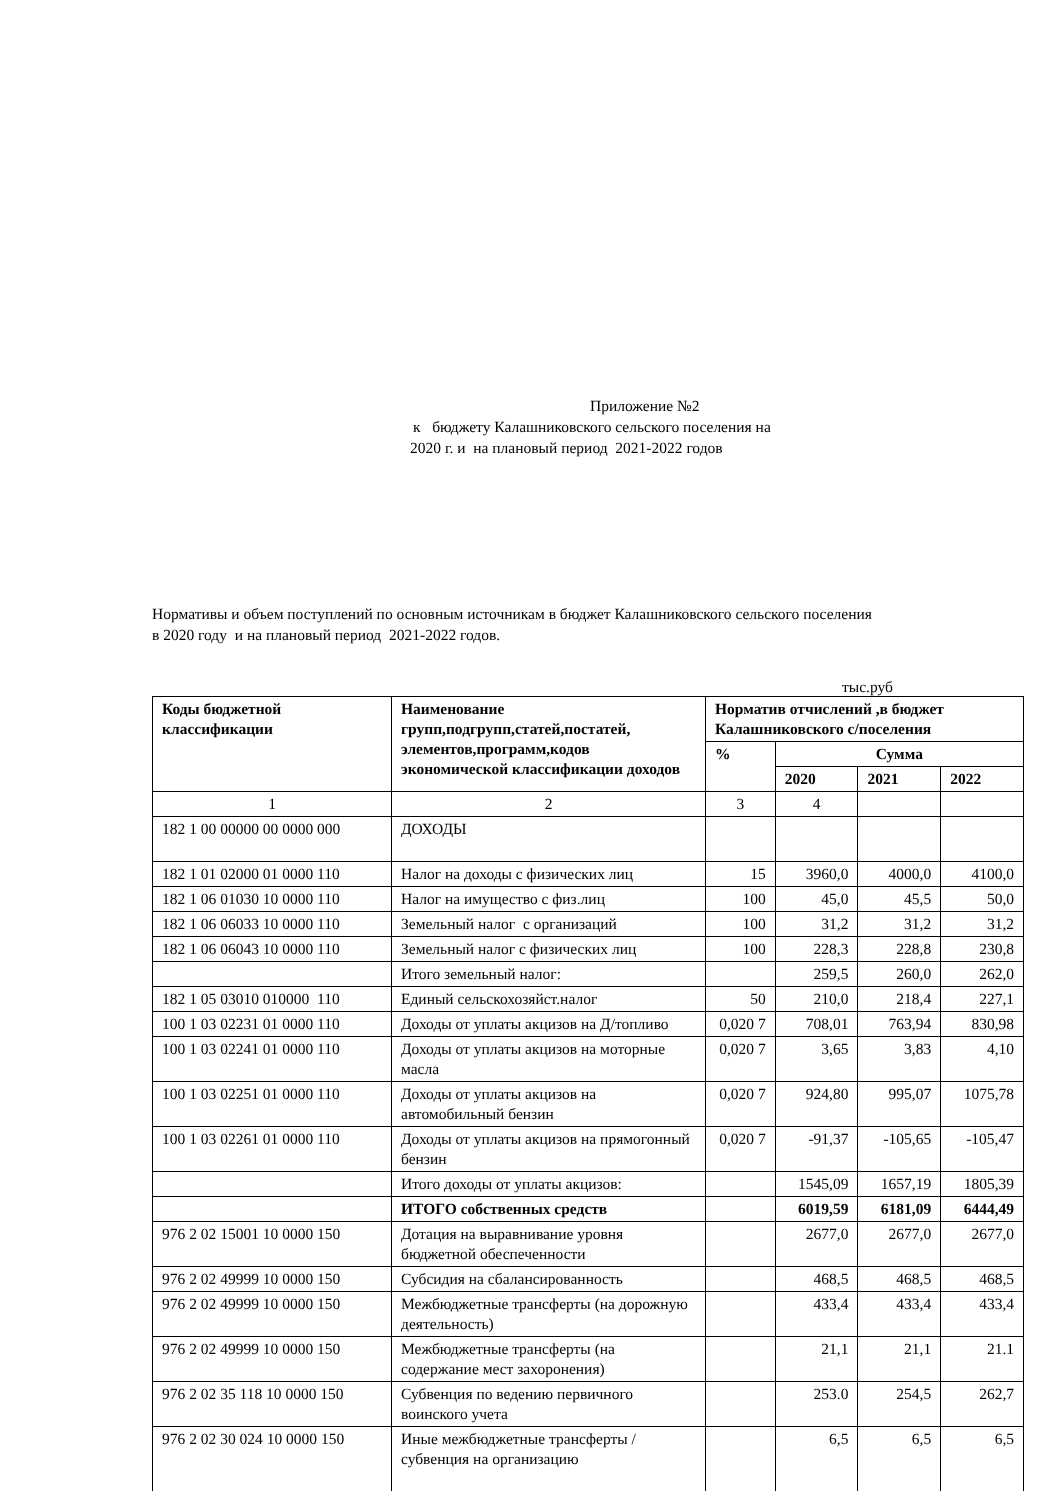Приложение №2
к бюджету Калашниковского сельского поселения на
2020 г. и на плановый период 2021-2022 годов
Нормативы и объем поступлений по основным источникам в бюджет Калашниковского сельского поселения
в 2020 году и на плановый период 2021-2022 годов.
тыс.руб
| Коды бюджетной классификации | Наименование групп,подгрупп,статей,постатей, элементов,программ,кодов экономической классификации доходов | Норматив отчислений ,в бюджет Калашниковского с/поселения | | | |
| --- | --- | --- | --- | --- | --- |
| | | % | Сумма | | |
| | | | 2020 | 2021 | 2022 |
| 1 | 2 | 3 | 4 | | |
| 182 1 00 00000 00 0000 000 | ДОХОДЫ | | | | |
| 182 1 01 02000 01 0000 110 | Налог на доходы с физических лиц | 15 | 3960,0 | 4000,0 | 4100,0 |
| 182 1 06 01030 10 0000 110 | Налог на имущество с физ.лиц | 100 | 45,0 | 45,5 | 50,0 |
| 182 1 06 06033 10 0000 110 | Земельный налог с организаций | 100 | 31,2 | 31,2 | 31,2 |
| 182 1 06 06043 10 0000 110 | Земельный налог с физических лиц | 100 | 228,3 | 228,8 | 230,8 |
| | Итого земельный налог: | | 259,5 | 260,0 | 262,0 |
| 182 1 05 03010 010000 110 | Единый сельскохозяйст.налог | 50 | 210,0 | 218,4 | 227,1 |
| 100 1 03 02231 01 0000 110 | Доходы от уплаты акцизов на Д/топливо | 0,020 7 | 708,01 | 763,94 | 830,98 |
| 100 1 03 02241 01 0000 110 | Доходы от уплаты акцизов на моторные масла | 0,020 7 | 3,65 | 3,83 | 4,10 |
| 100 1 03 02251 01 0000 110 | Доходы от уплаты акцизов на автомобильный бензин | 0,020 7 | 924,80 | 995,07 | 1075,78 |
| 100 1 03 02261 01 0000 110 | Доходы от уплаты акцизов на прямогонный бензин | 0,020 7 | -91,37 | -105,65 | -105,47 |
| | Итого доходы от уплаты акцизов: | | 1545,09 | 1657,19 | 1805,39 |
| | ИТОГО собственных средств | | 6019,59 | 6181,09 | 6444,49 |
| 976 2 02 15001 10 0000 150 | Дотация на выравнивание уровня бюджетной обеспеченности | | 2677,0 | 2677,0 | 2677,0 |
| 976 2 02 49999 10 0000 150 | Субсидия на сбалансированность | | 468,5 | 468,5 | 468,5 |
| 976 2 02 49999 10 0000 150 | Межбюджетные трансферты (на дорожную деятельность) | | 433,4 | 433,4 | 433,4 |
| 976 2 02 49999 10 0000 150 | Межбюджетные трансферты (на содержание мест захоронения) | | 21,1 | 21,1 | 21.1 |
| 976 2 02 35 118 10 0000 150 | Субвенция по ведению первичного воинского учета | | 253.0 | 254,5 | 262,7 |
| 976 2 02 30 024 10 0000 150 | Иные межбюджетные трансферты /субвенция на организацию | | 6,5 | 6,5 | 6,5 |